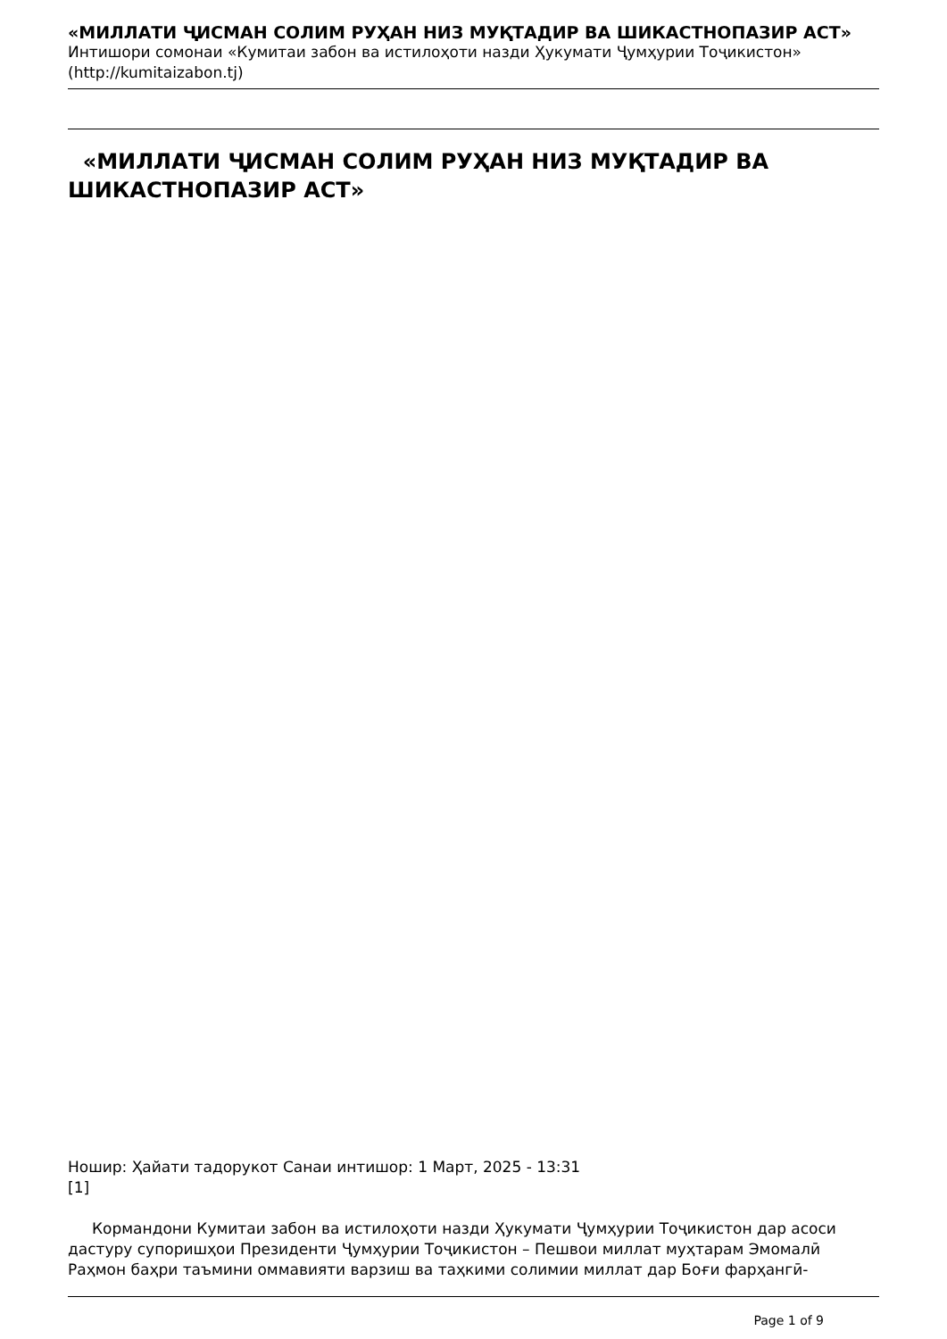«МИЛЛАТИ ҶИСМАН СОЛИМ РУҲАН НИЗ МУҚТАДИР ВА ШИКАСТНОПАЗИР АСТ»
Интишори сомонаи «Кумитаи забон ва истилоҳоти назди Ҳукумати Ҷумҳурии Тоҷикистон»
(http://kumitaizabon.tj)
«МИЛЛАТИ ҶИСМАН СОЛИМ РУҲАН НИЗ МУҚТАДИР ВА ШИКАСТНОПАЗИР АСТ»
Ношир: Ҳайати тадорукот Санаи интишор: 1 Март, 2025 - 13:31
[1]
Кормандони Кумитаи забон ва истилоҳоти назди Ҳукумати Ҷумҳурии Тоҷикистон дар асоси дастуру супоришҳои Президенти Ҷумҳурии Тоҷикистон – Пешвои миллат муҳтарам Эмомалӣ Раҳмон баҳри таъмини оммавияти варзиш ва таҳкими солимии миллат дар Боғи фарҳангӣ-
Page 1 of 9